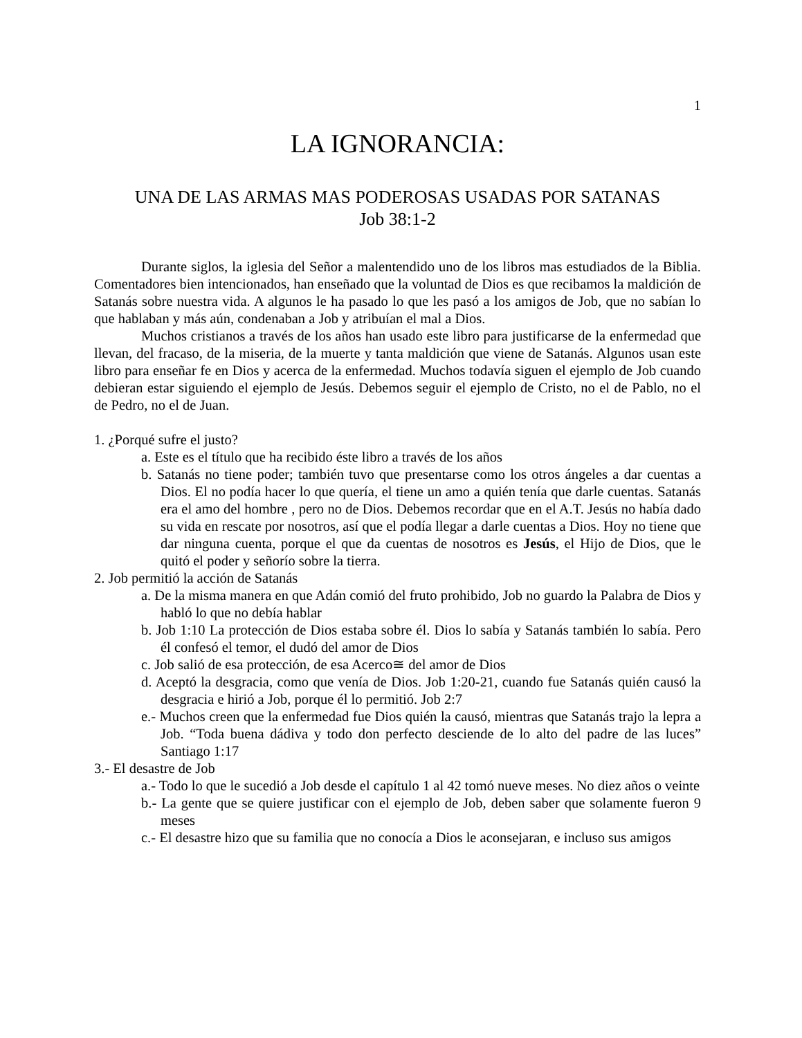1
LA IGNORANCIA:
UNA DE LAS ARMAS MAS PODEROSAS USADAS POR SATANAS
Job 38:1-2
Durante siglos, la iglesia del Señor a malentendido uno de los libros mas estudiados de la Biblia. Comentadores bien intencionados, han enseñado que la voluntad de Dios es que recibamos la maldición de Satanás sobre nuestra vida. A algunos le ha pasado lo que les pasó a los amigos de Job, que no sabían lo que hablaban y más aún, condenaban a Job y atribuían el mal a Dios.
Muchos cristianos a través de los años han usado este libro para justificarse de la enfermedad que llevan, del fracaso, de la miseria, de la muerte y tanta maldición que viene de Satanás. Algunos usan este libro para enseñar fe en Dios y acerca de la enfermedad. Muchos todavía siguen el ejemplo de Job cuando debieran estar siguiendo el ejemplo de Jesús. Debemos seguir el ejemplo de Cristo, no el de Pablo, no el de Pedro, no el de Juan.
1. ¿Porqué sufre el justo?
a. Este es el título que ha recibido éste libro a través de los años
b. Satanás no tiene poder; también tuvo que presentarse como los otros ángeles a dar cuentas a Dios. El no podía hacer lo que quería, el tiene un amo a quién tenía que darle cuentas. Satanás era el amo del hombre , pero no de Dios. Debemos recordar que en el A.T. Jesús no había dado su vida en rescate por nosotros, así que el podía llegar a darle cuentas a Dios. Hoy no tiene que dar ninguna cuenta, porque el que da cuentas de nosotros es Jesús, el Hijo de Dios, que le quitó el poder y señorío sobre la tierra.
2. Job permitió la acción de Satanás
a. De la misma manera en que Adán comió del fruto prohibido, Job no guardo la Palabra de Dios y habló lo que no debía hablar
b. Job 1:10 La protección de Dios estaba sobre él. Dios lo sabía y Satanás también lo sabía. Pero él confesó el temor, el dudó del amor de Dios
c. Job salió de esa protección, de esa Acerco≅ del amor de Dios
d. Aceptó la desgracia, como que venía de Dios. Job 1:20-21, cuando fue Satanás quién causó la desgracia e hirió a Job, porque él lo permitió. Job 2:7
e.- Muchos creen que la enfermedad fue Dios quién la causó, mientras que Satanás trajo la lepra a Job. “Toda buena dádiva y todo don perfecto desciende de lo alto del padre de las luces” Santiago 1:17
3.- El desastre de Job
a.- Todo lo que le sucedió a Job desde el capítulo 1 al 42 tomó nueve meses. No diez años o veinte
b.- La gente que se quiere justificar con el ejemplo de Job, deben saber que solamente fueron 9 meses
c.- El desastre hizo que su familia que no conocía a Dios le aconsejaran, e incluso sus amigos